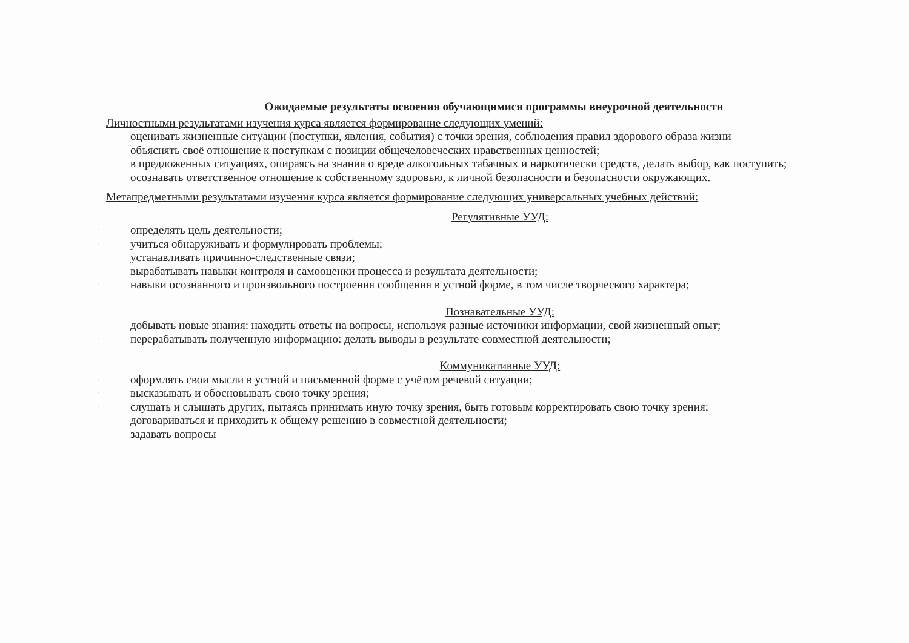Ожидаемые результаты освоения обучающимися программы внеурочной деятельности
Личностными результатами изучения курса является формирование следующих умений:
· оценивать жизненные ситуации (поступки, явления, события) с точки зрения, соблюдения правил здорового образа жизни
· объяснять своё отношение к поступкам с позиции общечеловеческих нравственных ценностей;
· в предложенных ситуациях, опираясь на знания о вреде алкогольных табачных и наркотически средств, делать выбор, как поступить;
· осознавать ответственное отношение к собственному здоровью, к личной безопасности и безопасности окружающих.
Метапредметными результатами изучения курса является формирование следующих универсальных учебных действий:
Регулятивные УУД:
· определять цель деятельности;
· учиться обнаруживать и формулировать проблемы;
· устанавливать причинно-следственные связи;
· вырабатывать навыки контроля и самооценки процесса и результата деятельности;
· навыки осознанного и произвольного построения сообщения в устной форме, в том числе творческого характера;
Познавательные УУД:
· добывать новые знания: находить ответы на вопросы, используя разные источники информации, свой жизненный опыт;
· перерабатывать полученную информацию: делать выводы в результате совместной деятельности;
Коммуникативные УУД:
· оформлять свои мысли в устной и письменной форме с учётом речевой ситуации;
· высказывать и обосновывать свою точку зрения;
· слушать и слышать других, пытаясь принимать иную точку зрения, быть готовым корректировать свою точку зрения;
· договариваться и приходить к общему решению в совместной деятельности;
· задавать вопросы